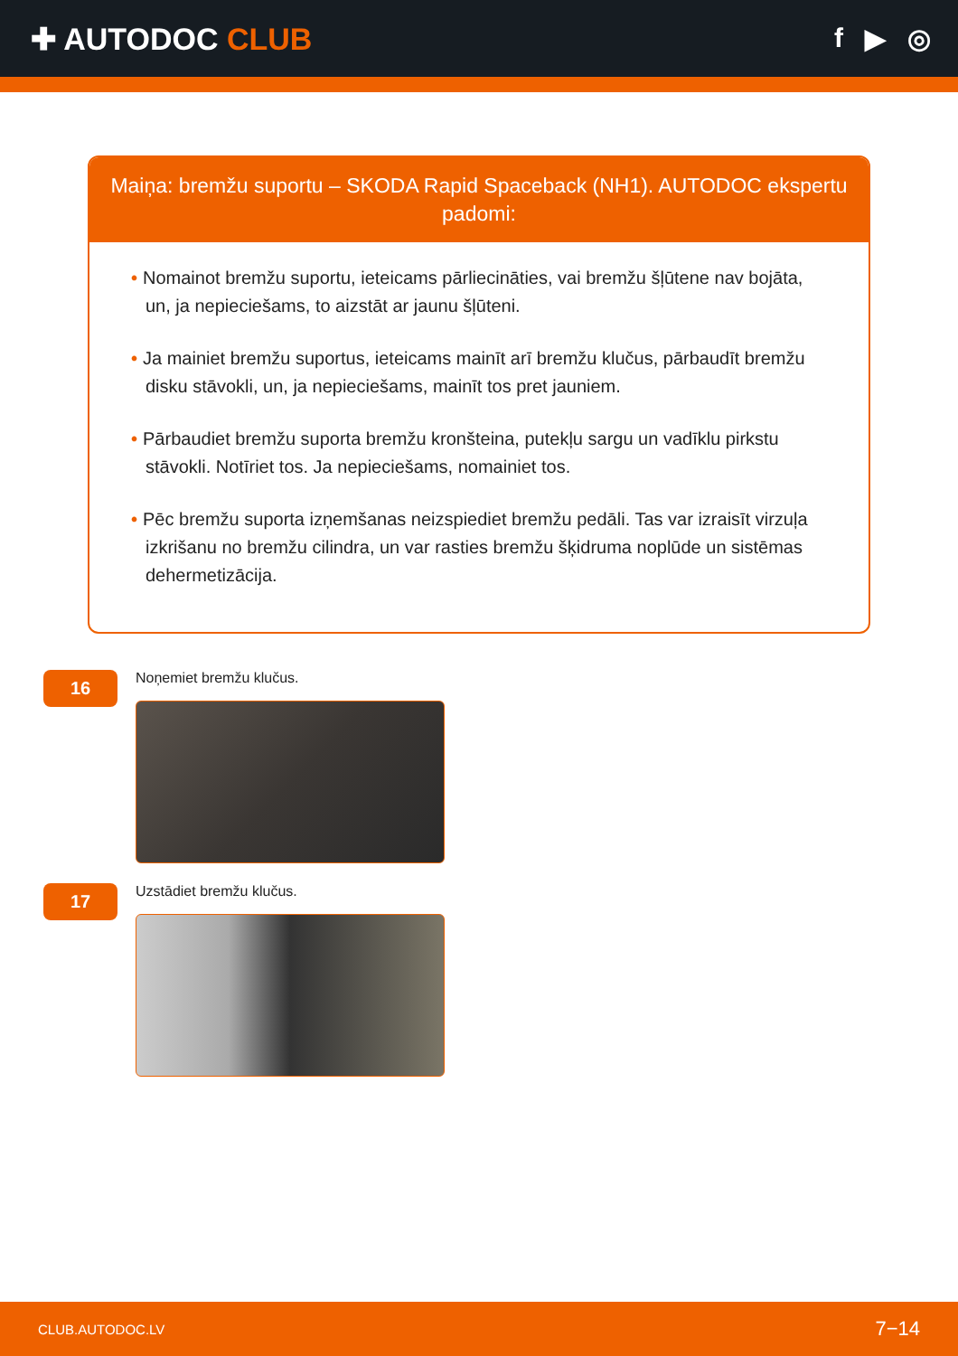✚ AUTODOC CLUB f ▶ ◎
Maiņa: bremžu suportu – SKODA Rapid Spaceback (NH1). AUTODOC ekspertu padomi:
• Nomainot bremžu suportu, ieteicams pārliecināties, vai bremžu šļūtene nav bojāta, un, ja nepieciešams, to aizstāt ar jaunu šļūteni.
• Ja mainiet bremžu suportus, ieteicams mainīt arī bremžu klučus, pārbaudīt bremžu disku stāvokli, un, ja nepieciešams, mainīt tos pret jauniem.
• Pārbaudiet bremžu suporta bremžu kronšteina, putekļu sargu un vadīklu pirkstu stāvokli. Notīriet tos. Ja nepieciešams, nomainiet tos.
• Pēc bremžu suporta izņemšanas neizspiediet bremžu pedāli. Tas var izraisīt virzuļa izkrišanu no bremžu cilindra, un var rasties bremžu šķidruma noplūde un sistēmas dehermetizācija.
16
Noņemiet bremžu klučus.
17
Uzstādiet bremžu klučus.
CLUB.AUTODOC.LV 7−14